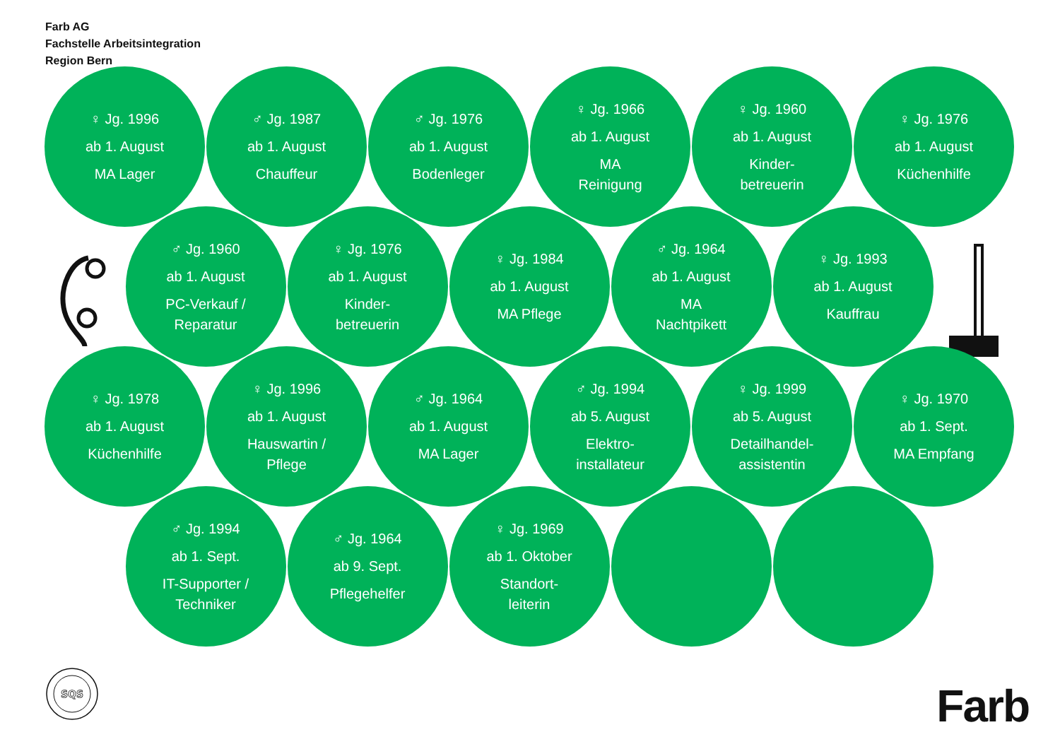Farb AG
Fachstelle Arbeitsintegration
Region Bern
♀ Jg. 1996
ab 1. August
MA Lager
♂ Jg. 1987
ab 1. August
Chauffeur
♂ Jg. 1976
ab 1. August
Bodenleger
♀ Jg. 1966
ab 1. August
MA
Reinigung
♀ Jg. 1960
ab 1. August
Kinder-
betreuerin
♀ Jg. 1976
ab 1. August
Küchenhilfe
♂ Jg. 1960
ab 1. August
PC-Verkauf /
Reparatur
♀ Jg. 1976
ab 1. August
Kinder-
betreuerin
♀ Jg. 1984
ab 1. August
MA Pflege
♂ Jg. 1964
ab 1. August
MA
Nachtpikett
♀ Jg. 1993
ab 1. August
Kauffrau
♀ Jg. 1978
ab 1. August
Küchenhilfe
♀ Jg. 1996
ab 1. August
Hauswartin /
Pflege
♂ Jg. 1964
ab 1. August
MA Lager
♂ Jg. 1994
ab 5. August
Elektro-
installateur
♀ Jg. 1999
ab 5. August
Detailhandel-
assistentin
♀ Jg. 1970
ab 1. Sept.
MA Empfang
♂ Jg. 1994
ab 1. Sept.
IT-Supporter /
Techniker
♂ Jg. 1964
ab 9. Sept.
Pflegehelfer
♀ Jg. 1969
ab 1. Oktober
Standort-
leiterin
SQS
Farb